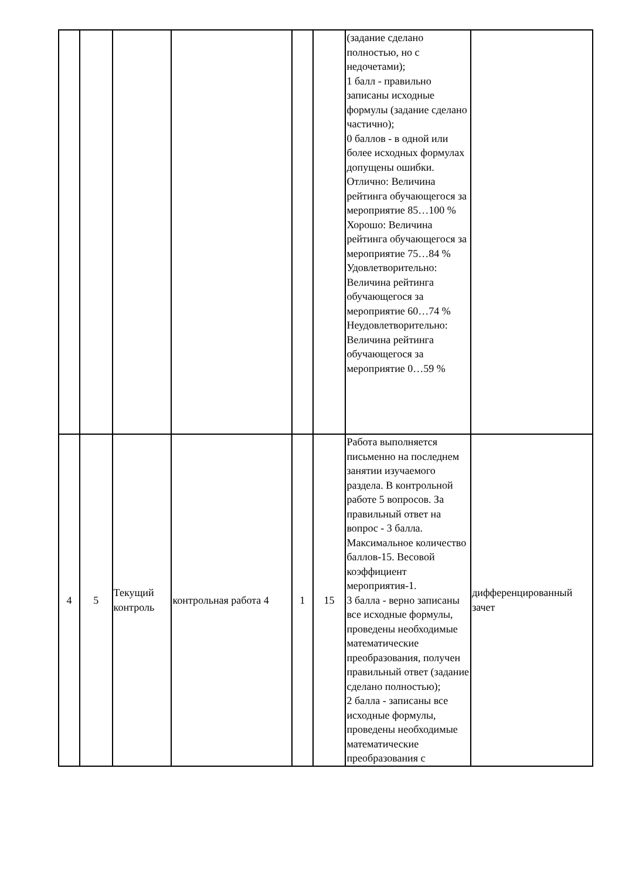| | | | | | | (задание сделано полностью, но с недочетами); 1 балл - правильно записаны исходные формулы (задание сделано частично); 0 баллов - в одной или более исходных формулах допущены ошибки. Отлично: Величина рейтинга обучающегося за мероприятие 85…100 % Хорошо: Величина рейтинга обучающегося за мероприятие 75…84 % Удовлетворительно: Величина рейтинга обучающегося за мероприятие 60…74 % Неудовлетворительно: Величина рейтинга обучающегося за мероприятие 0…59 % | |
| 4 | 5 | Текущий контроль | контрольная работа 4 | 1 | 15 | Работа выполняется письменно на последнем занятии изучаемого раздела. В контрольной работе 5 вопросов. За правильный ответ на вопрос - 3 балла. Максимальное количество баллов-15. Весовой коэффициент мероприятия-1. 3 балла - верно записаны все исходные формулы, проведены необходимые математические преобразования, получен правильный ответ (задание сделано полностью); 2 балла - записаны все исходные формулы, проведены необходимые математические преобразования с | дифференцированный зачет |